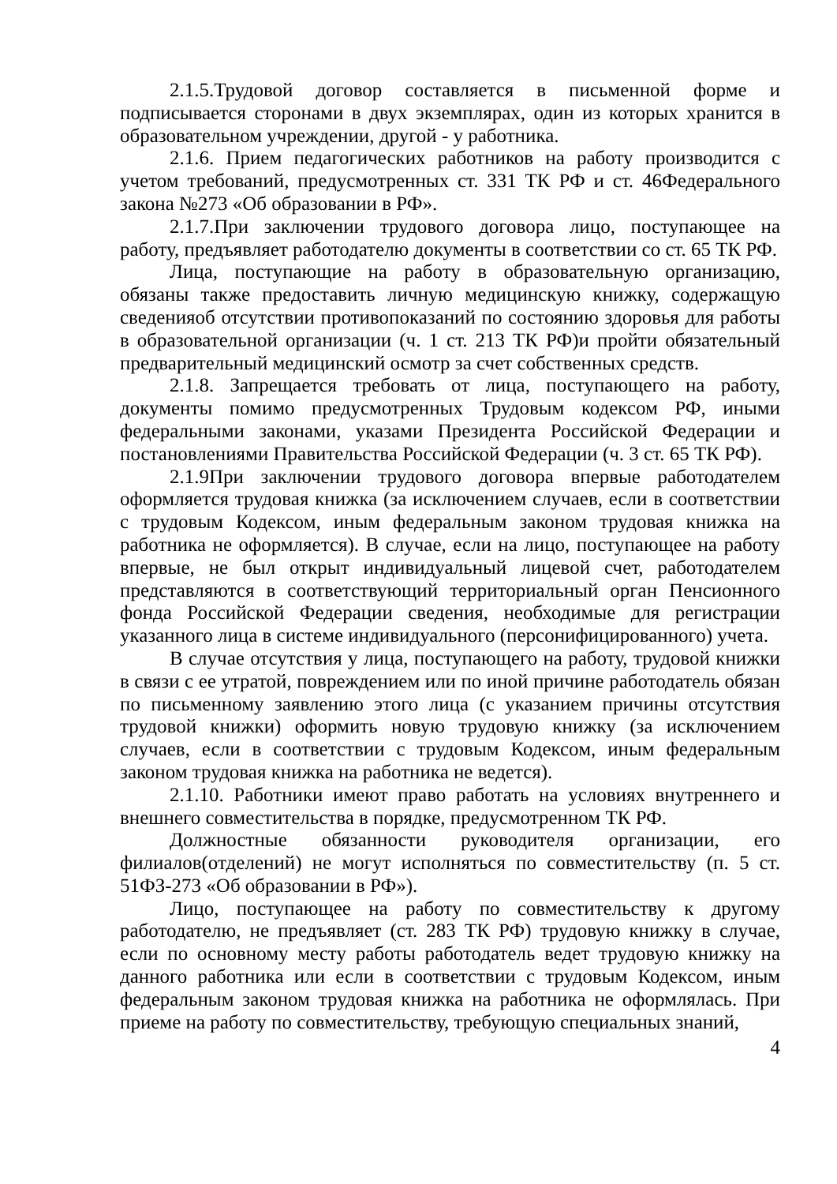2.1.5.Трудовой договор составляется в письменной форме и подписывается сторонами в двух экземплярах, один из которых хранится в образовательном учреждении, другой - у работника.
2.1.6. Прием педагогических работников на работу производится с учетом требований, предусмотренных ст. 331 ТК РФ и ст. 46Федерального закона №273 «Об образовании в РФ».
2.1.7.При заключении трудового договора лицо, поступающее на работу, предъявляет работодателю документы в соответствии со ст. 65 ТК РФ.
Лица, поступающие на работу в образовательную организацию, обязаны также предоставить личную медицинскую книжку, содержащую сведенияоб отсутствии противопоказаний по состоянию здоровья для работы в образовательной организации (ч. 1 ст. 213 ТК РФ)и пройти обязательный предварительный медицинский осмотр за счет собственных средств.
2.1.8. Запрещается требовать от лица, поступающего на работу, документы помимо предусмотренных Трудовым кодексом РФ, иными федеральными законами, указами Президента Российской Федерации и постановлениями Правительства Российской Федерации (ч. 3 ст. 65 ТК РФ).
2.1.9При заключении трудового договора впервые работодателем оформляется трудовая книжка (за исключением случаев, если в соответствии с трудовым Кодексом, иным федеральным законом трудовая книжка на работника не оформляется). В случае, если на лицо, поступающее на работу впервые, не был открыт индивидуальный лицевой счет, работодателем представляются в соответствующий территориальный орган Пенсионного фонда Российской Федерации сведения, необходимые для регистрации указанного лица в системе индивидуального (персонифицированного) учета.
В случае отсутствия у лица, поступающего на работу, трудовой книжки в связи с ее утратой, повреждением или по иной причине работодатель обязан по письменному заявлению этого лица (с указанием причины отсутствия трудовой книжки) оформить новую трудовую книжку (за исключением случаев, если в соответствии с трудовым Кодексом, иным федеральным законом трудовая книжка на работника не ведется).
2.1.10. Работники имеют право работать на условиях внутреннего и внешнего совместительства в порядке, предусмотренном ТК РФ.
Должностные обязанности руководителя организации, его филиалов(отделений) не могут исполняться по совместительству (п. 5 ст. 51ФЗ-273 «Об образовании в РФ»).
Лицо, поступающее на работу по совместительству к другому работодателю, не предъявляет (ст. 283 ТК РФ) трудовую книжку в случае, если по основному месту работы работодатель ведет трудовую книжку на данного работника или если в соответствии с трудовым Кодексом, иным федеральным законом трудовая книжка на работника не оформлялась. При приеме на работу по совместительству, требующую специальных знаний,
4